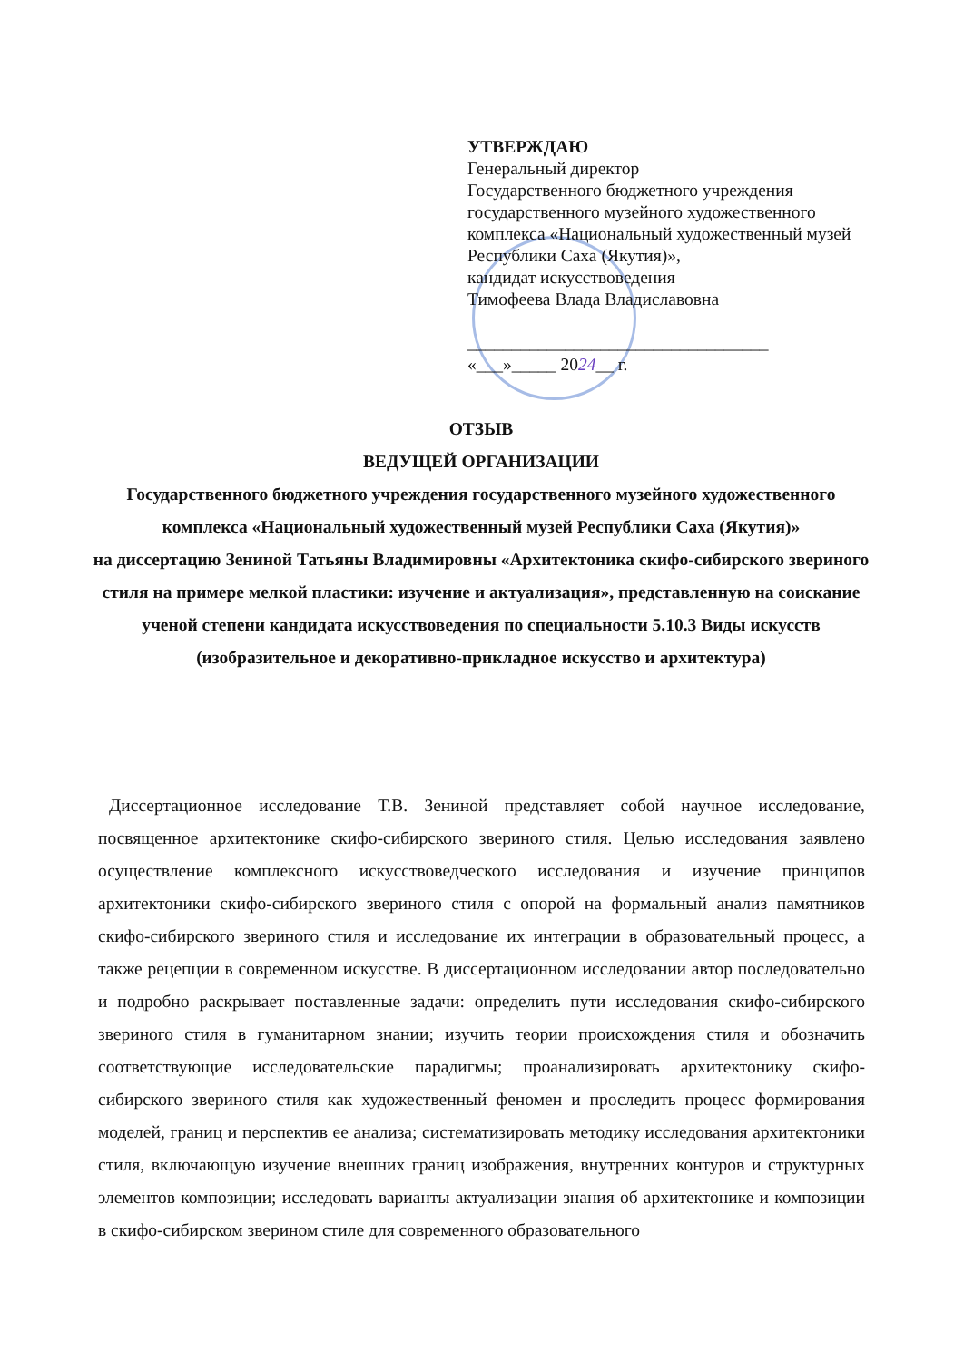УТВЕРЖДАЮ
Генеральный директор
Государственного бюджетного учреждения
государственного музейного художественного
комплекса «Национальный художественный музей
Республики Саха (Якутия)»,
кандидат искусствоведения
Тимофеева Влада Владиславовна
__________________________________
«___»_____ 2024__ г.
ОТЗЫВ
ВЕДУЩЕЙ ОРГАНИЗАЦИИ
Государственного бюджетного учреждения государственного музейного художественного комплекса «Национальный художественный музей Республики Саха (Якутия)»
на диссертацию Зениной Татьяны Владимировны «Архитектоника скифо-сибирского звериного стиля на примере мелкой пластики: изучение и актуализация», представленную на соискание ученой степени кандидата искусствоведения по специальности 5.10.3 Виды искусств (изобразительное и декоративно-прикладное искусство и архитектура)
Диссертационное исследование Т.В. Зениной представляет собой научное исследование, посвященное архитектонике скифо-сибирского звериного стиля. Целью исследования заявлено осуществление комплексного искусствоведческого исследования и изучение принципов архитектоники скифо-сибирского звериного стиля с опорой на формальный анализ памятников скифо-сибирского звериного стиля и исследование их интеграции в образовательный процесс, а также рецепции в современном искусстве. В диссертационном исследовании автор последовательно и подробно раскрывает поставленные задачи: определить пути исследования скифо-сибирского звериного стиля в гуманитарном знании; изучить теории происхождения стиля и обозначить соответствующие исследовательские парадигмы; проанализировать архитектонику скифо-сибирского звериного стиля как художественный феномен и проследить процесс формирования моделей, границ и перспектив ее анализа; систематизировать методику исследования архитектоники стиля, включающую изучение внешних границ изображения, внутренних контуров и структурных элементов композиции; исследовать варианты актуализации знания об архитектонике и композиции в скифо-сибирском зверином стиле для современного образовательного